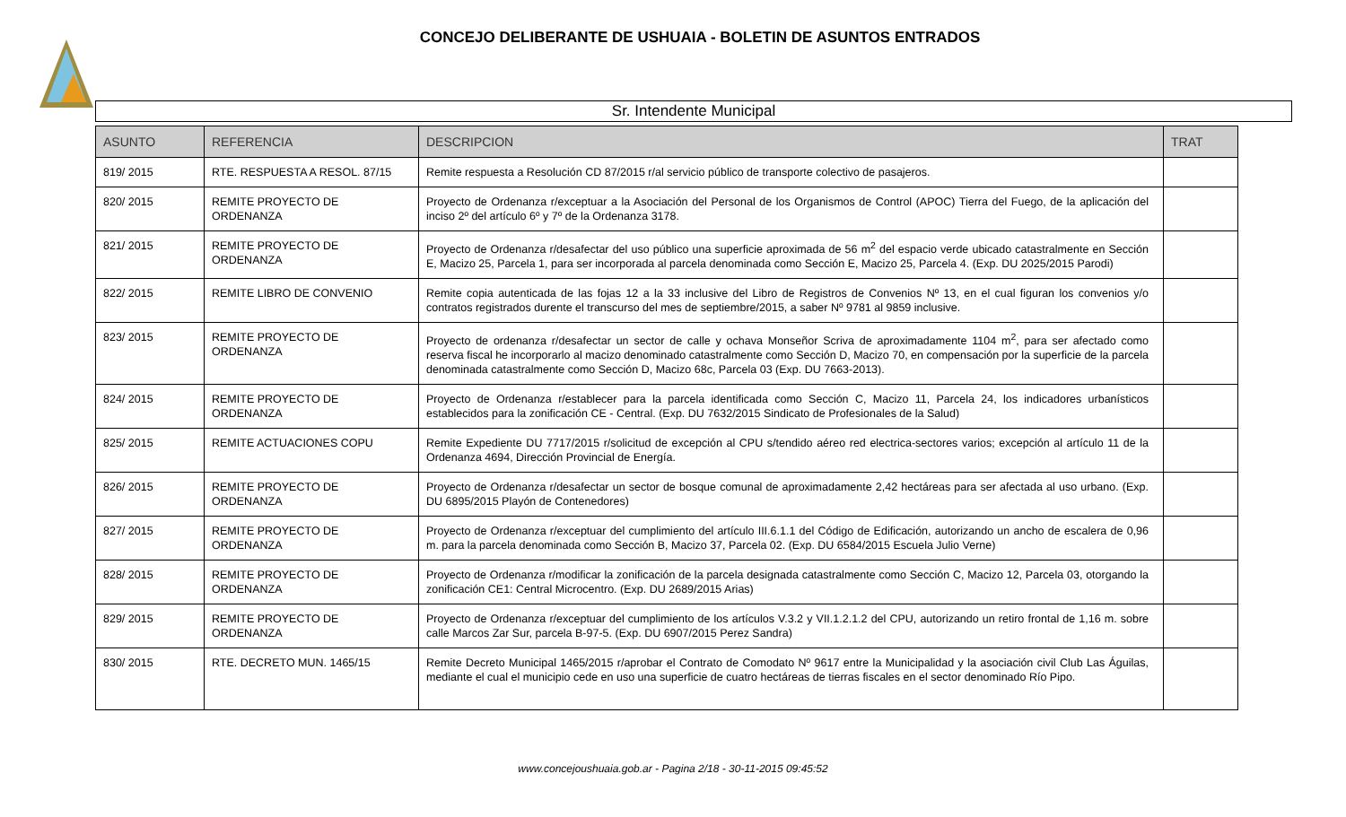CONCEJO DELIBERANTE DE USHUAIA - BOLETIN DE ASUNTOS ENTRADOS
Sr. Intendente Municipal
| ASUNTO | REFERENCIA | DESCRIPCION | TRAT |
| --- | --- | --- | --- |
| 819/ 2015 | RTE. RESPUESTA A RESOL. 87/15 | Remite respuesta a Resolución CD 87/2015 r/al servicio público de transporte colectivo de pasajeros. | |
| 820/ 2015 | REMITE PROYECTO DE ORDENANZA | Proyecto de Ordenanza r/exceptuar a la Asociación del Personal de los Organismos de Control (APOC) Tierra del Fuego, de la aplicación del inciso 2º del artículo 6º y 7º de la Ordenanza 3178. | |
| 821/ 2015 | REMITE PROYECTO DE ORDENANZA | Proyecto de Ordenanza r/desafectar del uso público una superficie aproximada de 56 m<sup>2</sup> del espacio verde ubicado catastralmente en Sección E, Macizo 25, Parcela 1, para ser incorporada al parcela denominada como Sección E, Macizo 25, Parcela 4. (Exp. DU 2025/2015 Parodi) | |
| 822/ 2015 | REMITE LIBRO DE CONVENIO | Remite copia autenticada de las fojas 12 a la 33 inclusive del Libro de Registros de Convenios Nº 13, en el cual figuran los convenios y/o contratos registrados durente el transcurso del mes de septiembre/2015, a saber Nº 9781 al 9859 inclusive. | |
| 823/ 2015 | REMITE PROYECTO DE ORDENANZA | Proyecto de ordenanza r/desafectar un sector de calle y ochava Monseñor Scriva de aproximadamente 1104 m<sup>2</sup>, para ser afectado como reserva fiscal he incorporarlo al macizo denominado catastralmente como Sección D, Macizo 70, en compensación por la superficie de la parcela denominada catastralmente como Sección D, Macizo 68c, Parcela 03 (Exp. DU 7663-2013). | |
| 824/ 2015 | REMITE PROYECTO DE ORDENANZA | Proyecto de Ordenanza r/establecer para la parcela identificada como Sección C, Macizo 11, Parcela 24, los indicadores urbanísticos establecidos para la zonificación CE - Central. (Exp. DU 7632/2015 Sindicato de Profesionales de la Salud) | |
| 825/ 2015 | REMITE ACTUACIONES COPU | Remite Expediente DU 7717/2015 r/solicitud de excepción al CPU s/tendido aéreo red electrica-sectores varios; excepción al artículo 11 de la Ordenanza 4694, Dirección Provincial de Energía. | |
| 826/ 2015 | REMITE PROYECTO DE ORDENANZA | Proyecto de Ordenanza r/desafectar un sector de bosque comunal de aproximadamente 2,42 hectáreas para ser afectada al uso urbano. (Exp. DU 6895/2015 Playón de Contenedores) | |
| 827/ 2015 | REMITE PROYECTO DE ORDENANZA | Proyecto de Ordenanza r/exceptuar del cumplimiento del artículo III.6.1.1 del Código de Edificación, autorizando un ancho de escalera de 0,96 m. para la parcela denominada como Sección B, Macizo 37, Parcela 02. (Exp. DU 6584/2015 Escuela Julio Verne) | |
| 828/ 2015 | REMITE PROYECTO DE ORDENANZA | Proyecto de Ordenanza r/modificar la zonificación de la parcela designada catastralmente como Sección C, Macizo 12, Parcela 03, otorgando la zonificación CE1: Central Microcentro. (Exp. DU 2689/2015 Arias) | |
| 829/ 2015 | REMITE PROYECTO DE ORDENANZA | Proyecto de Ordenanza r/exceptuar del cumplimiento de los artículos V.3.2 y VII.1.2.1.2 del CPU, autorizando un retiro frontal de 1,16 m. sobre calle Marcos Zar Sur, parcela B-97-5. (Exp. DU 6907/2015 Perez Sandra) | |
| 830/ 2015 | RTE. DECRETO MUN. 1465/15 | Remite Decreto Municipal 1465/2015 r/aprobar el Contrato de Comodato Nº 9617 entre la Municipalidad y la asociación civil Club Las Águilas, mediante el cual el municipio cede en uso una superficie de cuatro hectáreas de tierras fiscales en el sector denominado Río Pipo. | |
www.concejoushuaia.gob.ar - Pagina 2/18 - 30-11-2015 09:45:52